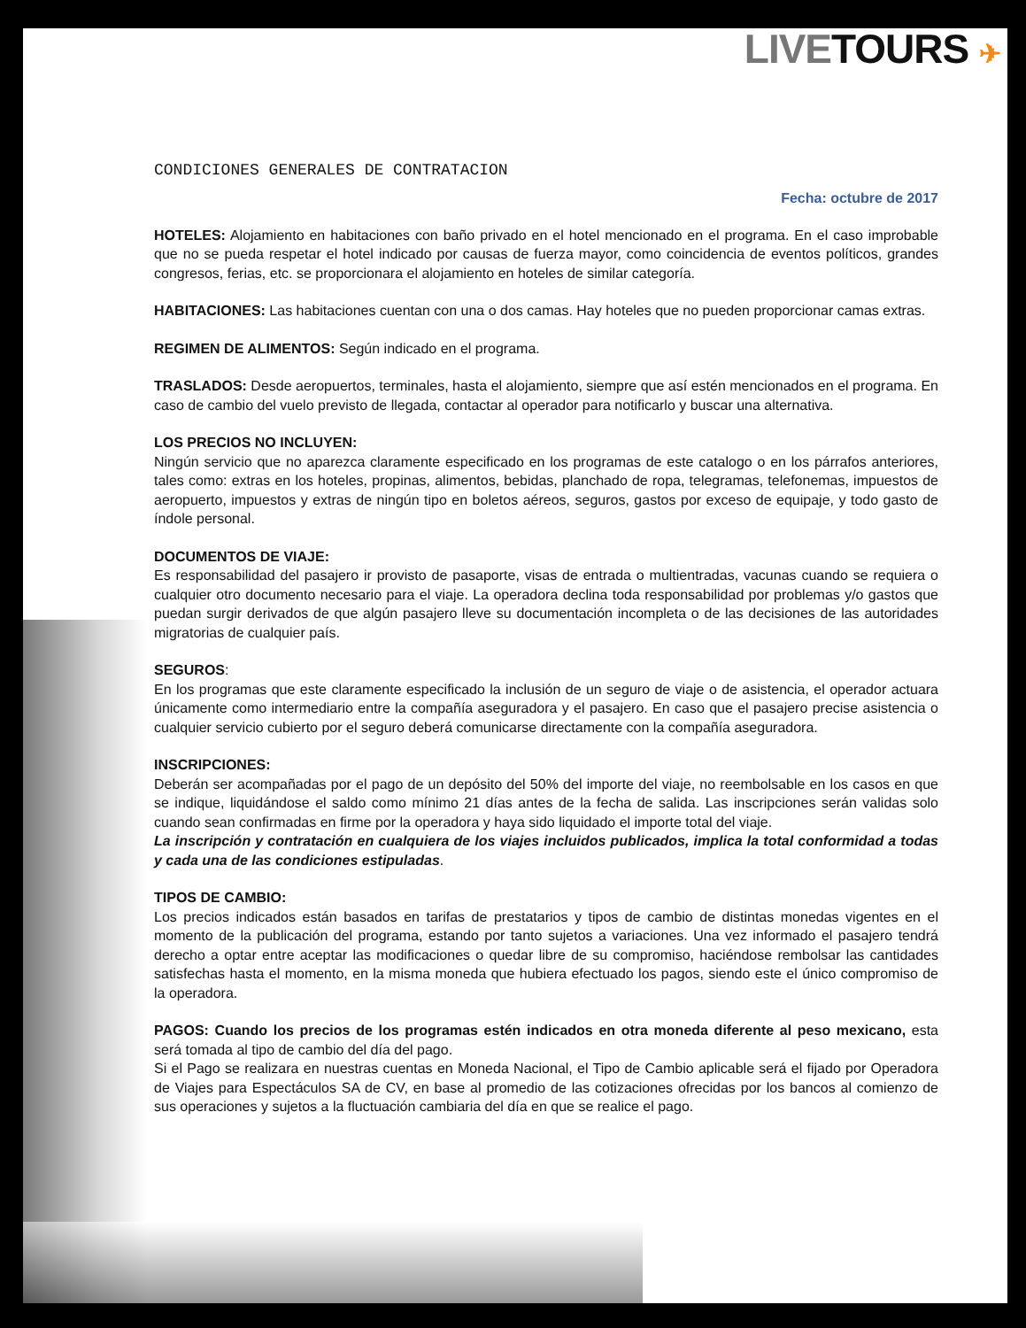LIVE TOURS ✈
CONDICIONES GENERALES DE CONTRATACION
Fecha: octubre de 2017
HOTELES: Alojamiento en habitaciones con baño privado en el hotel mencionado en el programa. En el caso improbable que no se pueda respetar el hotel indicado por causas de fuerza mayor, como coincidencia de eventos políticos, grandes congresos, ferias, etc. se proporcionara el alojamiento en hoteles de similar categoría.
HABITACIONES: Las habitaciones cuentan con una o dos camas. Hay hoteles que no pueden proporcionar camas extras.
REGIMEN DE ALIMENTOS: Según indicado en el programa.
TRASLADOS: Desde aeropuertos, terminales, hasta el alojamiento, siempre que así estén mencionados en el programa. En caso de cambio del vuelo previsto de llegada, contactar al operador para notificarlo y buscar una alternativa.
LOS PRECIOS NO INCLUYEN:
Ningún servicio que no aparezca claramente especificado en los programas de este catalogo o en los párrafos anteriores, tales como: extras en los hoteles, propinas, alimentos, bebidas, planchado de ropa, telegramas, telefonemas, impuestos de aeropuerto, impuestos y extras de ningún tipo en boletos aéreos, seguros, gastos por exceso de equipaje, y todo gasto de índole personal.
DOCUMENTOS DE VIAJE:
Es responsabilidad del pasajero ir provisto de pasaporte, visas de entrada o multientradas, vacunas cuando se requiera o cualquier otro documento necesario para el viaje. La operadora declina toda responsabilidad por problemas y/o gastos que puedan surgir derivados de que algún pasajero lleve su documentación incompleta o de las decisiones de las autoridades migratorias de cualquier país.
SEGUROS:
En los programas que este claramente especificado la inclusión de un seguro de viaje o de asistencia, el operador actuara únicamente como intermediario entre la compañía aseguradora y el pasajero. En caso que el pasajero precise asistencia o cualquier servicio cubierto por el seguro deberá comunicarse directamente con la compañía aseguradora.
INSCRIPCIONES:
Deberán ser acompañadas por el pago de un depósito del 50% del importe del viaje, no reembolsable en los casos en que se indique, liquidándose el saldo como mínimo 21 días antes de la fecha de salida. Las inscripciones serán validas solo cuando sean confirmadas en firme por la operadora y haya sido liquidado el importe total del viaje.
La inscripción y contratación en cualquiera de los viajes incluidos publicados, implica la total conformidad a todas y cada una de las condiciones estipuladas.
TIPOS DE CAMBIO:
Los precios indicados están basados en tarifas de prestatarios y tipos de cambio de distintas monedas vigentes en el momento de la publicación del programa, estando por tanto sujetos a variaciones. Una vez informado el pasajero tendrá derecho a optar entre aceptar las modificaciones o quedar libre de su compromiso, haciéndose rembolsar las cantidades satisfechas hasta el momento, en la misma moneda que hubiera efectuado los pagos, siendo este el único compromiso de la operadora.
PAGOS: Cuando los precios de los programas estén indicados en otra moneda diferente al peso mexicano, esta será tomada al tipo de cambio del día del pago.
Si el Pago se realizara en nuestras cuentas en Moneda Nacional, el Tipo de Cambio aplicable será el fijado por Operadora de Viajes para Espectáculos SA de CV, en base al promedio de las cotizaciones ofrecidas por los bancos al comienzo de sus operaciones y sujetos a la fluctuación cambiaria del día en que se realice el pago.